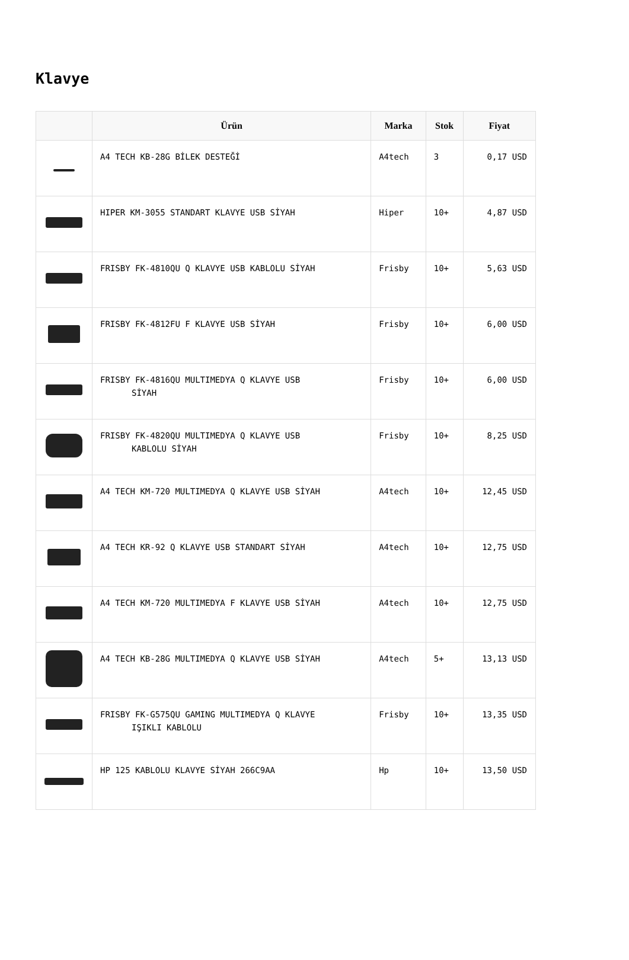Klavye
| | Ürün | Marka | Stok | Fiyat |
| --- | --- | --- | --- | --- |
| | A4 TECH KB-28G BİLEK DESTEĞİ | A4tech | 3 | 0,17 USD |
| | HIPER KM-3055 STANDART KLAVYE USB SİYAH | Hiper | 10+ | 4,87 USD |
| | FRISBY FK-4810QU Q KLAVYE USB KABLOLU SİYAH | Frisby | 10+ | 5,63 USD |
| | FRISBY FK-4812FU F KLAVYE USB SİYAH | Frisby | 10+ | 6,00 USD |
| | FRISBY FK-4816QU MULTIMEDYA Q KLAVYE USB SİYAH | Frisby | 10+ | 6,00 USD |
| | FRISBY FK-4820QU MULTIMEDYA Q KLAVYE USB KABLOLU SİYAH | Frisby | 10+ | 8,25 USD |
| | A4 TECH KM-720 MULTIMEDYA Q KLAVYE USB SİYAH | A4tech | 10+ | 12,45 USD |
| | A4 TECH KR-92 Q KLAVYE USB STANDART SİYAH | A4tech | 10+ | 12,75 USD |
| | A4 TECH KM-720 MULTIMEDYA F KLAVYE USB SİYAH | A4tech | 10+ | 12,75 USD |
| | A4 TECH KB-28G MULTIMEDYA Q KLAVYE USB SİYAH | A4tech | 5+ | 13,13 USD |
| | FRISBY FK-G575QU GAMING MULTIMEDYA Q KLAVYE IŞIKLI KABLOLU | Frisby | 10+ | 13,35 USD |
| | HP 125 KABLOLU KLAVYE SİYAH 266C9AA | Hp | 10+ | 13,50 USD |